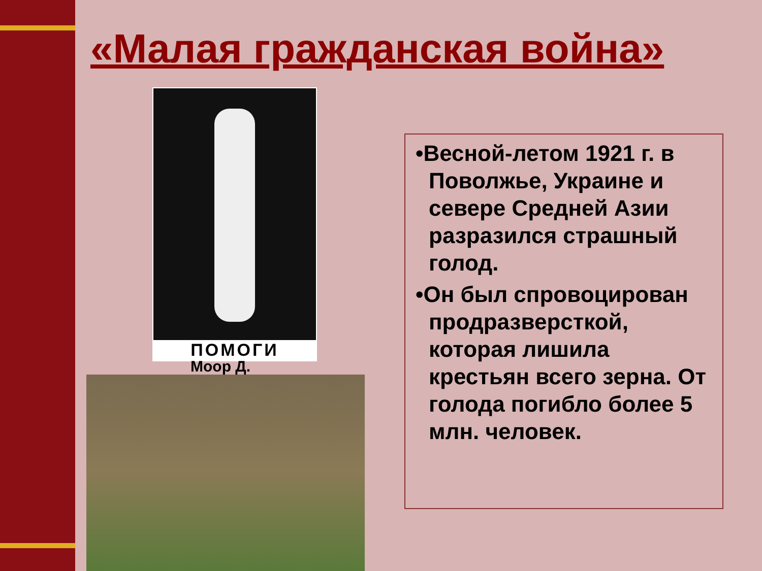«Малая гражданская война»
ПОМОГИ
Моор Д.
•Весной-летом 1921 г. в Поволжье, Украине и севере Средней Азии разразился страшный голод.
•Он был спровоцирован продразверсткой, которая лишила крестьян всего зерна. От голода погибло более 5 млн. человек.